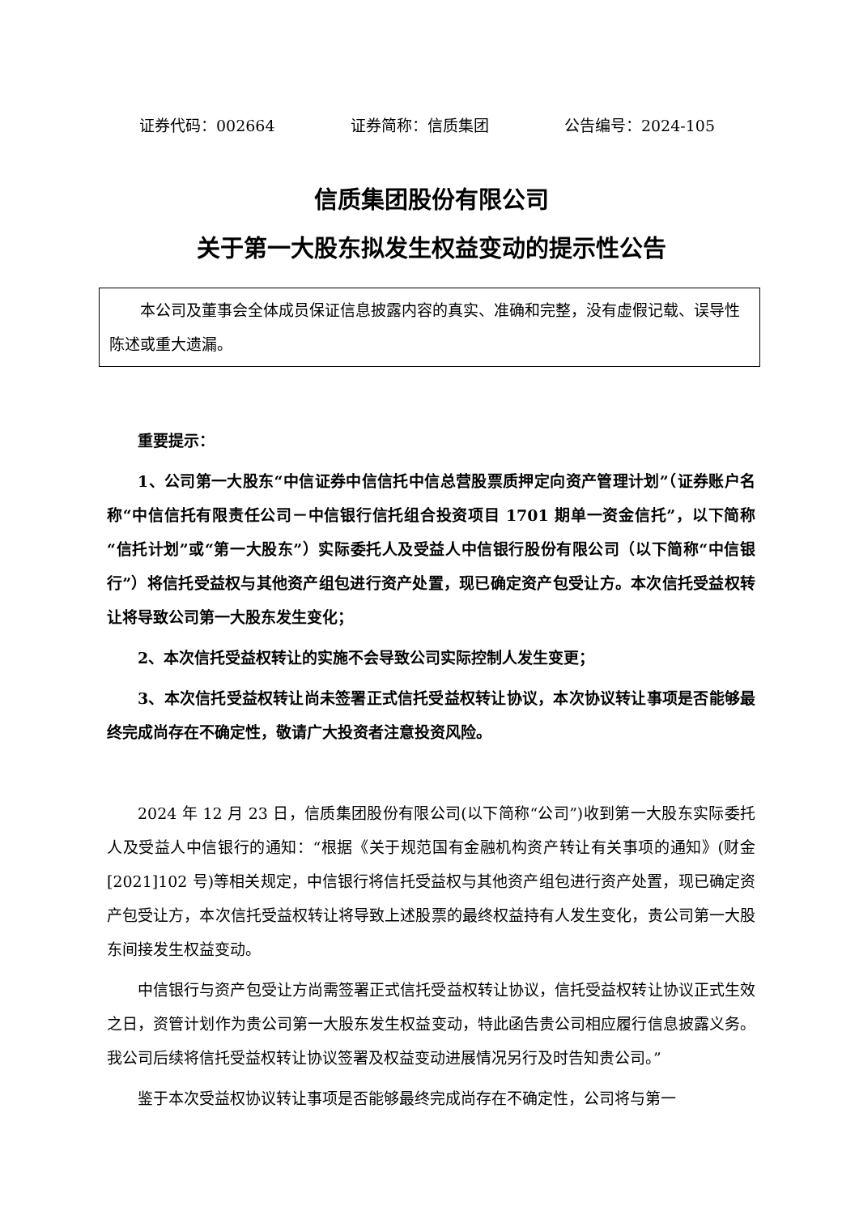证券代码：002664 证券简称：信质集团 公告编号：2024-105
信质集团股份有限公司
关于第一大股东拟发生权益变动的提示性公告
本公司及董事会全体成员保证信息披露内容的真实、准确和完整，没有虚假记载、误导性陈述或重大遗漏。
重要提示：
1、公司第一大股东“中信证券中信信托中信总营股票质押定向资产管理计划”（证券账户名称“中信信托有限责任公司－中信银行信托组合投资项目 1701 期单一资金信托”，以下简称“信托计划”或“第一大股东”）实际委托人及受益人中信银行股份有限公司（以下简称“中信银行”）将信托受益权与其他资产组包进行资产处置，现已确定资产包受让方。本次信托受益权转让将导致公司第一大股东发生变化；
2、本次信托受益权转让的实施不会导致公司实际控制人发生变更；
3、本次信托受益权转让尚未签署正式信托受益权转让协议，本次协议转让事项是否能够最终完成尚存在不确定性，敬请广大投资者注意投资风险。
2024 年 12 月 23 日，信质集团股份有限公司(以下简称“公司”)收到第一大股东实际委托人及受益人中信银行的通知：“根据《关于规范国有金融机构资产转让有关事项的通知》(财金[2021]102 号)等相关规定，中信银行将信托受益权与其他资产组包进行资产处置，现已确定资产包受让方，本次信托受益权转让将导致上述股票的最终权益持有人发生变化，贵公司第一大股东间接发生权益变动。
中信银行与资产包受让方尚需签署正式信托受益权转让协议，信托受益权转让协议正式生效之日，资管计划作为贵公司第一大股东发生权益变动，特此函告贵公司相应履行信息披露义务。我公司后续将信托受益权转让协议签署及权益变动进展情况另行及时告知贵公司。”
鉴于本次受益权协议转让事项是否能够最终完成尚存在不确定性，公司将与第一